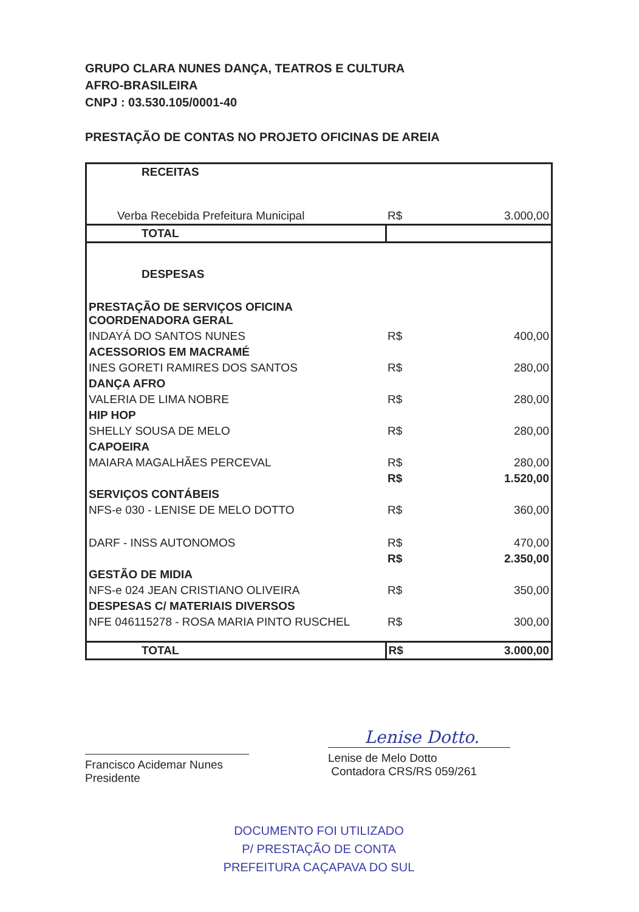GRUPO CLARA NUNES DANÇA, TEATROS E CULTURA
AFRO-BRASILEIRA
CNPJ : 03.530.105/0001-40
PRESTAÇÃO DE CONTAS NO PROJETO OFICINAS DE AREIA
| RECEITAS | | |
| Verba Recebida Prefeitura Municipal | R$ | 3.000,00 |
| TOTAL | | |
| DESPESAS | | |
| PRESTAÇÃO DE SERVIÇOS OFICINA COORDENADORA GERAL | | |
| INDAYÁ DO SANTOS NUNES | R$ | 400,00 |
| ACESSORIOS EM MACRAMÉ | | |
| INES GORETI RAMIRES DOS SANTOS | R$ | 280,00 |
| DANÇA AFRO | | |
| VALERIA DE LIMA NOBRE | R$ | 280,00 |
| HIP HOP | | |
| SHELLY SOUSA DE MELO | R$ | 280,00 |
| CAPOEIRA | | |
| MAIARA MAGALHÃES PERCEVAL | R$ | 280,00 |
| | R$ | 1.520,00 |
| SERVIÇOS CONTÁBEIS | | |
| NFS-e 030 - LENISE DE MELO DOTTO | R$ | 360,00 |
| DARF - INSS AUTONOMOS | R$ | 470,00 |
| | R$ | 2.350,00 |
| GESTÃO DE MIDIA | | |
| NFS-e 024 JEAN CRISTIANO OLIVEIRA | R$ | 350,00 |
| DESPESAS C/ MATERIAIS DIVERSOS | | |
| NFE 046115278 - ROSA MARIA PINTO RUSCHEL | R$ | 300,00 |
| TOTAL | R$ | 3.000,00 |
Francisco Acidemar Nunes
Presidente
Lenise Dotto.
Lenise de Melo Dotto
Contadora CRS/RS 059/261
DOCUMENTO FOI UTILIZADO
P/ PRESTAÇÃO DE CONTA
PREFEITURA CAÇAPAVA DO SUL